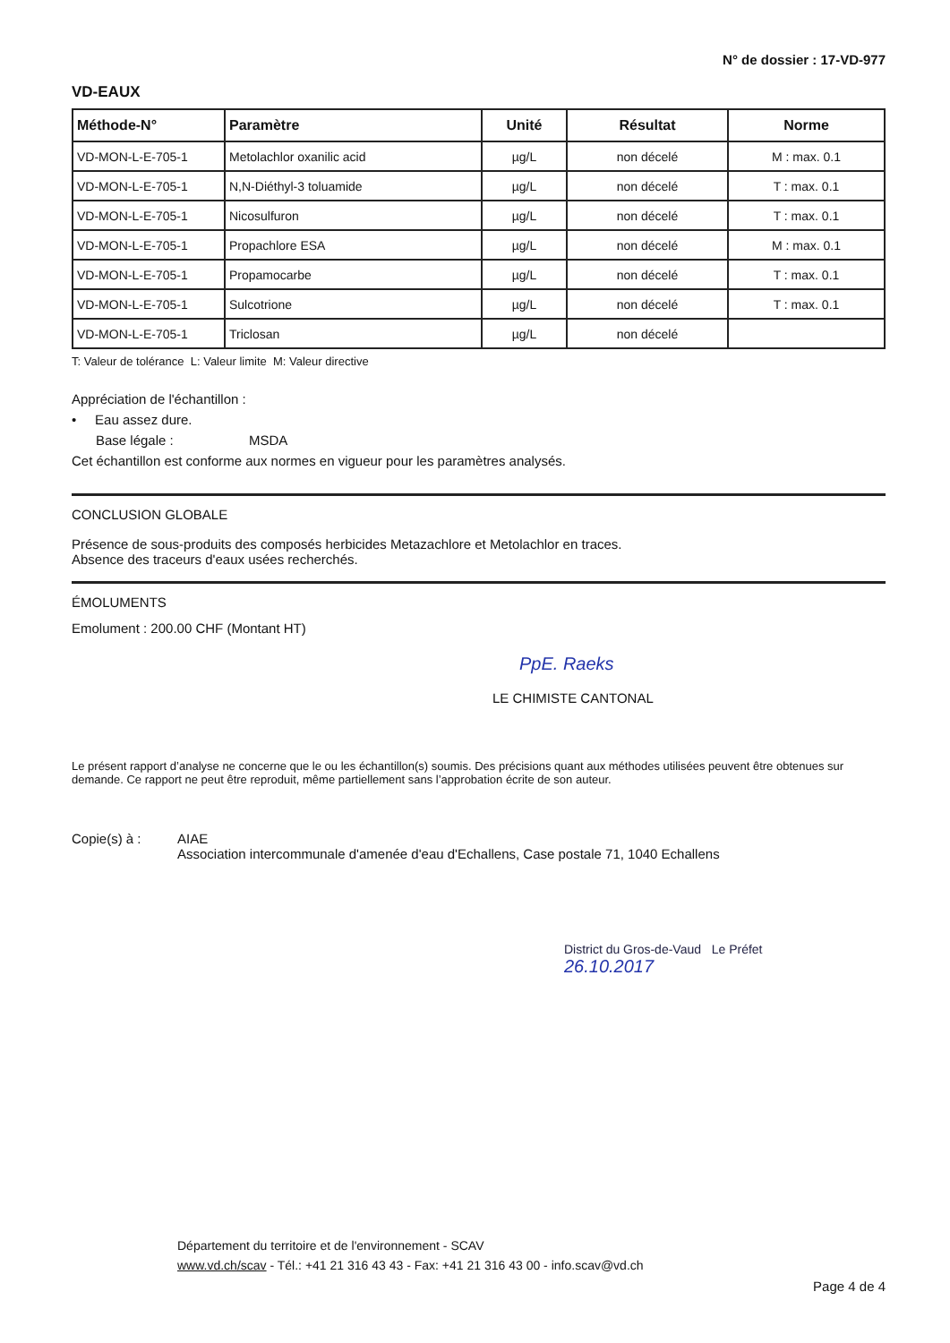N° de dossier : 17-VD-977
VD-EAUX
| Méthode-N° | Paramètre | Unité | Résultat | Norme |
| --- | --- | --- | --- | --- |
| VD-MON-L-E-705-1 | Metolachlor oxanilic acid | µg/L | non décelé | M : max. 0.1 |
| VD-MON-L-E-705-1 | N,N-Diéthyl-3 toluamide | µg/L | non décelé | T : max. 0.1 |
| VD-MON-L-E-705-1 | Nicosulfuron | µg/L | non décelé | T : max. 0.1 |
| VD-MON-L-E-705-1 | Propachlore ESA | µg/L | non décelé | M : max. 0.1 |
| VD-MON-L-E-705-1 | Propamocarbe | µg/L | non décelé | T : max. 0.1 |
| VD-MON-L-E-705-1 | Sulcotrione | µg/L | non décelé | T : max. 0.1 |
| VD-MON-L-E-705-1 | Triclosan | µg/L | non décelé | |
T: Valeur de tolérance L: Valeur limite M: Valeur directive
Appréciation de l'échantillon :
• Eau assez dure.
Base légale : MSDA
Cet échantillon est conforme aux normes en vigueur pour les paramètres analysés.
CONCLUSION GLOBALE
Présence de sous-produits des composés herbicides Metazachlore et Metolachlor en traces.
Absence des traceurs d'eaux usées recherchés.
ÉMOLUMENTS
Emolument : 200.00 CHF (Montant HT)
PpE. Raeks
LE CHIMISTE CANTONAL
Le présent rapport d’analyse ne concerne que le ou les échantillon(s) soumis. Des précisions quant aux méthodes utilisées peuvent être obtenues sur demande. Ce rapport ne peut être reproduit, même partiellement sans l’approbation écrite de son auteur.
Copie(s) à : AIAE
Association intercommunale d'amenée d'eau d'Echallens, Case postale 71, 1040 Echallens
District du Gros-de-Vaud Le Préfet
26.10.2017
Département du territoire et de l'environnement - SCAV
www.vd.ch/scav - Tél.: +41 21 316 43 43 - Fax: +41 21 316 43 00 - info.scav@vd.ch
Page 4 de 4